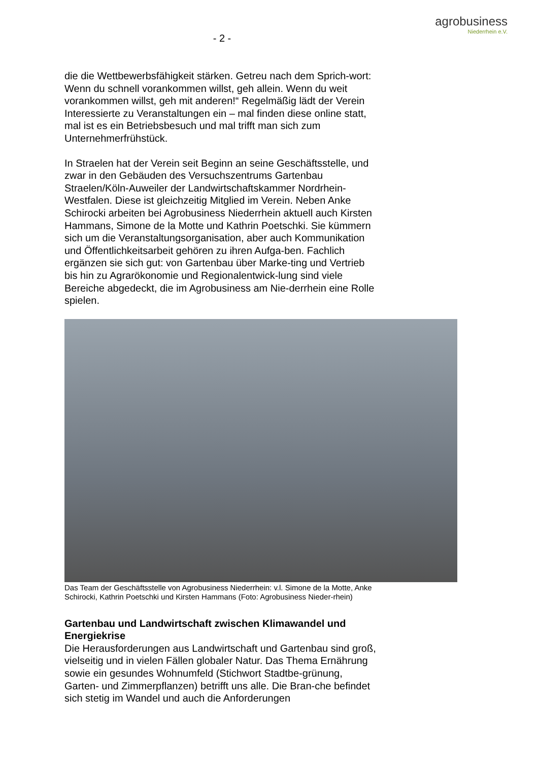agrobusiness
Niederrhein e.V.
- 2 -
die die Wettbewerbsfähigkeit stärken. Getreu nach dem Sprich-wort: Wenn du schnell vorankommen willst, geh allein. Wenn du weit vorankommen willst, geh mit anderen!“ Regelmäßig lädt der Verein Interessierte zu Veranstaltungen ein – mal finden diese online statt, mal ist es ein Betriebsbesuch und mal trifft man sich zum Unternehmerfrühstück.
In Straelen hat der Verein seit Beginn an seine Geschäftsstelle, und zwar in den Gebäuden des Versuchszentrums Gartenbau Straelen/Köln-Auweiler der Landwirtschaftskammer Nordrhein-Westfalen. Diese ist gleichzeitig Mitglied im Verein. Neben Anke Schirocki arbeiten bei Agrobusiness Niederrhein aktuell auch Kirsten Hammans, Simone de la Motte und Kathrin Poetschki. Sie kümmern sich um die Veranstaltungsorganisation, aber auch Kommunikation und Öffentlichkeitsarbeit gehören zu ihren Aufga-ben. Fachlich ergänzen sie sich gut: von Gartenbau über Marke-ting und Vertrieb bis hin zu Agrarökonomie und Regionalentwick-lung sind viele Bereiche abgedeckt, die im Agrobusiness am Nie-derrhein eine Rolle spielen.
Das Team der Geschäftsstelle von Agrobusiness Niederrhein: v.l. Simone de la Motte, Anke Schirocki, Kathrin Poetschki und Kirsten Hammans (Foto: Agrobusiness Nieder-rhein)
Gartenbau und Landwirtschaft zwischen Klimawandel und Energiekrise
Die Herausforderungen aus Landwirtschaft und Gartenbau sind groß, vielseitig und in vielen Fällen globaler Natur. Das Thema Ernährung sowie ein gesundes Wohnumfeld (Stichwort Stadtbe-grünung, Garten- und Zimmerpflanzen) betrifft uns alle. Die Bran-che befindet sich stetig im Wandel und auch die Anforderungen